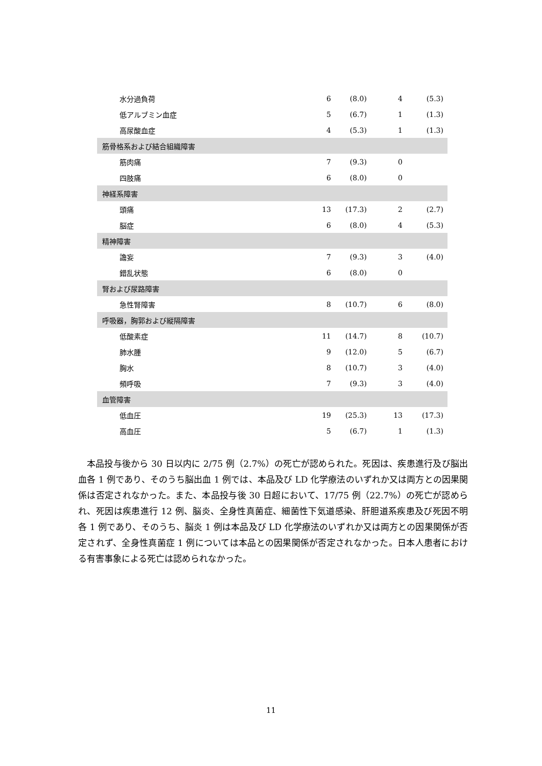| 水分過負荷 | 6 | (8.0) | 4 | (5.3) |
| 低アルブミン血症 | 5 | (6.7) | 1 | (1.3) |
| 高尿酸血症 | 4 | (5.3) | 1 | (1.3) |
| 筋骨格系および結合組織障害 | | | | |
| 筋肉痛 | 7 | (9.3) | 0 | |
| 四肢痛 | 6 | (8.0) | 0 | |
| 神経系障害 | | | | |
| 頭痛 | 13 | (17.3) | 2 | (2.7) |
| 脳症 | 6 | (8.0) | 4 | (5.3) |
| 精神障害 | | | | |
| 譫妄 | 7 | (9.3) | 3 | (4.0) |
| 錯乱状態 | 6 | (8.0) | 0 | |
| 腎および尿路障害 | | | | |
| 急性腎障害 | 8 | (10.7) | 6 | (8.0) |
| 呼吸器，胸郭および縦隔障害 | | | | |
| 低酸素症 | 11 | (14.7) | 8 | (10.7) |
| 肺水腫 | 9 | (12.0) | 5 | (6.7) |
| 胸水 | 8 | (10.7) | 3 | (4.0) |
| 頻呼吸 | 7 | (9.3) | 3 | (4.0) |
| 血管障害 | | | | |
| 低血圧 | 19 | (25.3) | 13 | (17.3) |
| 高血圧 | 5 | (6.7) | 1 | (1.3) |
本品投与後から 30 日以内に 2/75 例（2.7%）の死亡が認められた。死因は、疾患進行及び脳出血各 1 例であり、そのうち脳出血 1 例では、本品及び LD 化学療法のいずれか又は両方との因果関係は否定されなかった。また、本品投与後 30 日超において、17/75 例（22.7%）の死亡が認められ、死因は疾患進行 12 例、脳炎、全身性真菌症、細菌性下気道感染、肝胆道系疾患及び死因不明各 1 例であり、そのうち、脳炎 1 例は本品及び LD 化学療法のいずれか又は両方との因果関係が否定されず、全身性真菌症 1 例については本品との因果関係が否定されなかった。日本人患者における有害事象による死亡は認められなかった。
11